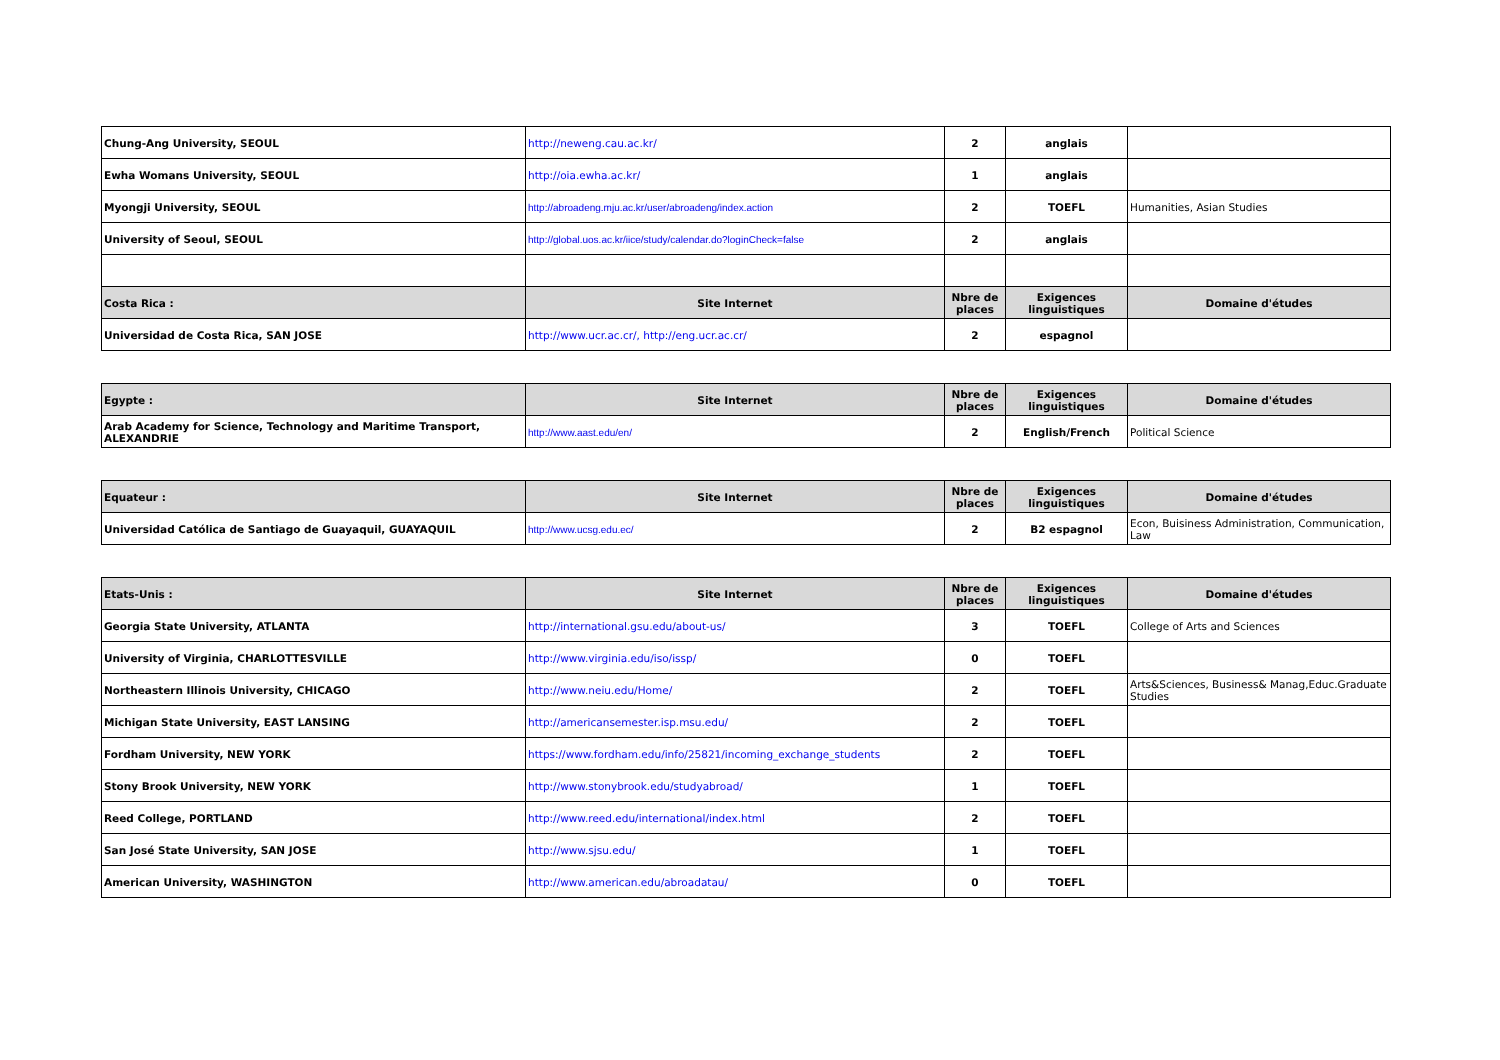| Chung-Ang University, SEOUL | http://neweng.cau.ac.kr/ | 2 | anglais | |
| Ewha Womans University, SEOUL | http://oia.ewha.ac.kr/ | 1 | anglais | |
| Myongji University, SEOUL | http://abroadeng.mju.ac.kr/user/abroadeng/index.action | 2 | TOEFL | Humanities, Asian Studies |
| University of Seoul, SEOUL | http://global.uos.ac.kr/iice/study/calendar.do?loginCheck=false | 2 | anglais | |
| Costa Rica : | Site Internet | Nbre de places | Exigences linguistiques | Domaine d'études |
| Universidad de Costa Rica, SAN JOSE | http://www.ucr.ac.cr/, http://eng.ucr.ac.cr/ | 2 | espagnol | |
| Egypte : | Site Internet | Nbre de places | Exigences linguistiques | Domaine d'études |
| --- | --- | --- | --- | --- |
| Arab Academy for Science, Technology and Maritime Transport, ALEXANDRIE | http://www.aast.edu/en/ | 2 | English/French | Political Science |
| Equateur : | Site Internet | Nbre de places | Exigences linguistiques | Domaine d'études |
| --- | --- | --- | --- | --- |
| Universidad Católica de Santiago de Guayaquil, GUAYAQUIL | http://www.ucsg.edu.ec/ | 2 | B2 espagnol | Econ, Buisiness Administration, Communication, Law |
| Etats-Unis : | Site Internet | Nbre de places | Exigences linguistiques | Domaine d'études |
| --- | --- | --- | --- | --- |
| Georgia State University, ATLANTA | http://international.gsu.edu/about-us/ | 3 | TOEFL | College of Arts and Sciences |
| University of Virginia, CHARLOTTESVILLE | http://www.virginia.edu/iso/issp/ | 0 | TOEFL | |
| Northeastern Illinois University, CHICAGO | http://www.neiu.edu/Home/ | 2 | TOEFL | Arts&Sciences, Business& Manag,Educ.Graduate Studies |
| Michigan State University, EAST LANSING | http://americansemester.isp.msu.edu/ | 2 | TOEFL | |
| Fordham University, NEW YORK | https://www.fordham.edu/info/25821/incoming_exchange_students | 2 | TOEFL | |
| Stony Brook University, NEW YORK | http://www.stonybrook.edu/studyabroad/ | 1 | TOEFL | |
| Reed College, PORTLAND | http://www.reed.edu/international/index.html | 2 | TOEFL | |
| San José State University, SAN JOSE | http://www.sjsu.edu/ | 1 | TOEFL | |
| American University, WASHINGTON | http://www.american.edu/abroadatau/ | 0 | TOEFL | |